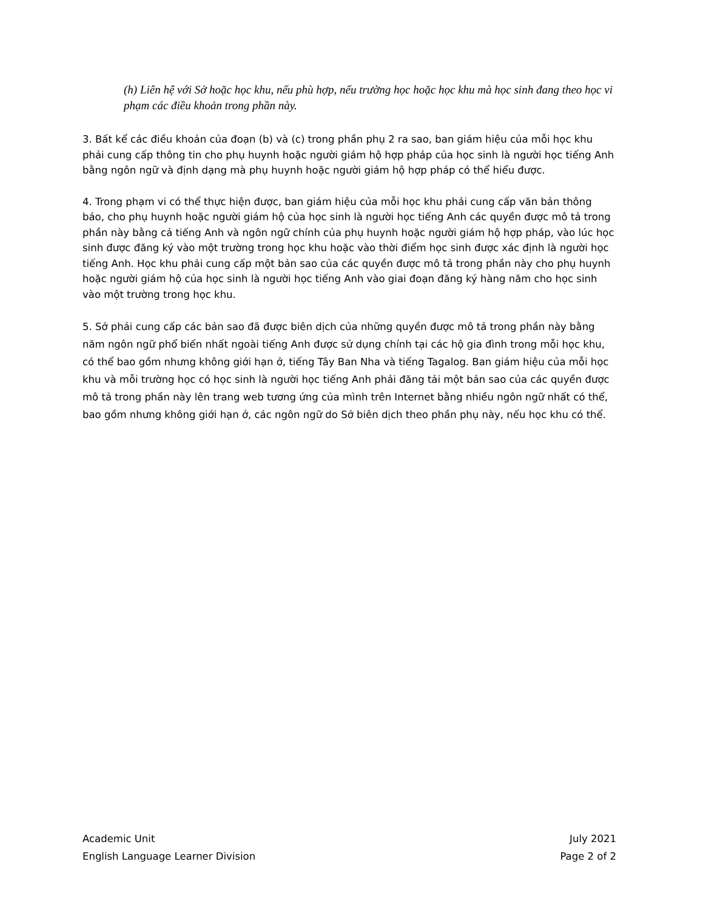(h) Liên hệ với Sở hoặc học khu, nếu phù hợp, nếu trường học hoặc học khu mà học sinh đang theo học vi phạm các điều khoản trong phần này.
3. Bất kể các điều khoản của đoạn (b) và (c) trong phần phụ 2 ra sao, ban giám hiệu của mỗi học khu phải cung cấp thông tin cho phụ huynh hoặc người giám hộ hợp pháp của học sinh là người học tiếng Anh bằng ngôn ngữ và định dạng mà phụ huynh hoặc người giám hộ hợp pháp có thể hiểu được.
4. Trong phạm vi có thể thực hiện được, ban giám hiệu của mỗi học khu phải cung cấp văn bản thông báo, cho phụ huynh hoặc người giám hộ của học sinh là người học tiếng Anh các quyền được mô tả trong phần này bằng cả tiếng Anh và ngôn ngữ chính của phụ huynh hoặc người giám hộ hợp pháp, vào lúc học sinh được đăng ký vào một trường trong học khu hoặc vào thời điểm học sinh được xác định là người học tiếng Anh. Học khu phải cung cấp một bản sao của các quyền được mô tả trong phần này cho phụ huynh hoặc người giám hộ của học sinh là người học tiếng Anh vào giai đoạn đăng ký hàng năm cho học sinh vào một trường trong học khu.
5. Sở phải cung cấp các bản sao đã được biên dịch của những quyền được mô tả trong phần này bằng năm ngôn ngữ phổ biến nhất ngoài tiếng Anh được sử dụng chính tại các hộ gia đình trong mỗi học khu, có thể bao gồm nhưng không giới hạn ở, tiếng Tây Ban Nha và tiếng Tagalog. Ban giám hiệu của mỗi học khu và mỗi trường học có học sinh là người học tiếng Anh phải đăng tải một bản sao của các quyền được mô tả trong phần này lên trang web tương ứng của mình trên Internet bằng nhiều ngôn ngữ nhất có thể, bao gồm nhưng không giới hạn ở, các ngôn ngữ do Sở biên dịch theo phần phụ này, nếu học khu có thể.
Academic Unit
English Language Learner Division
July 2021
Page 2 of 2